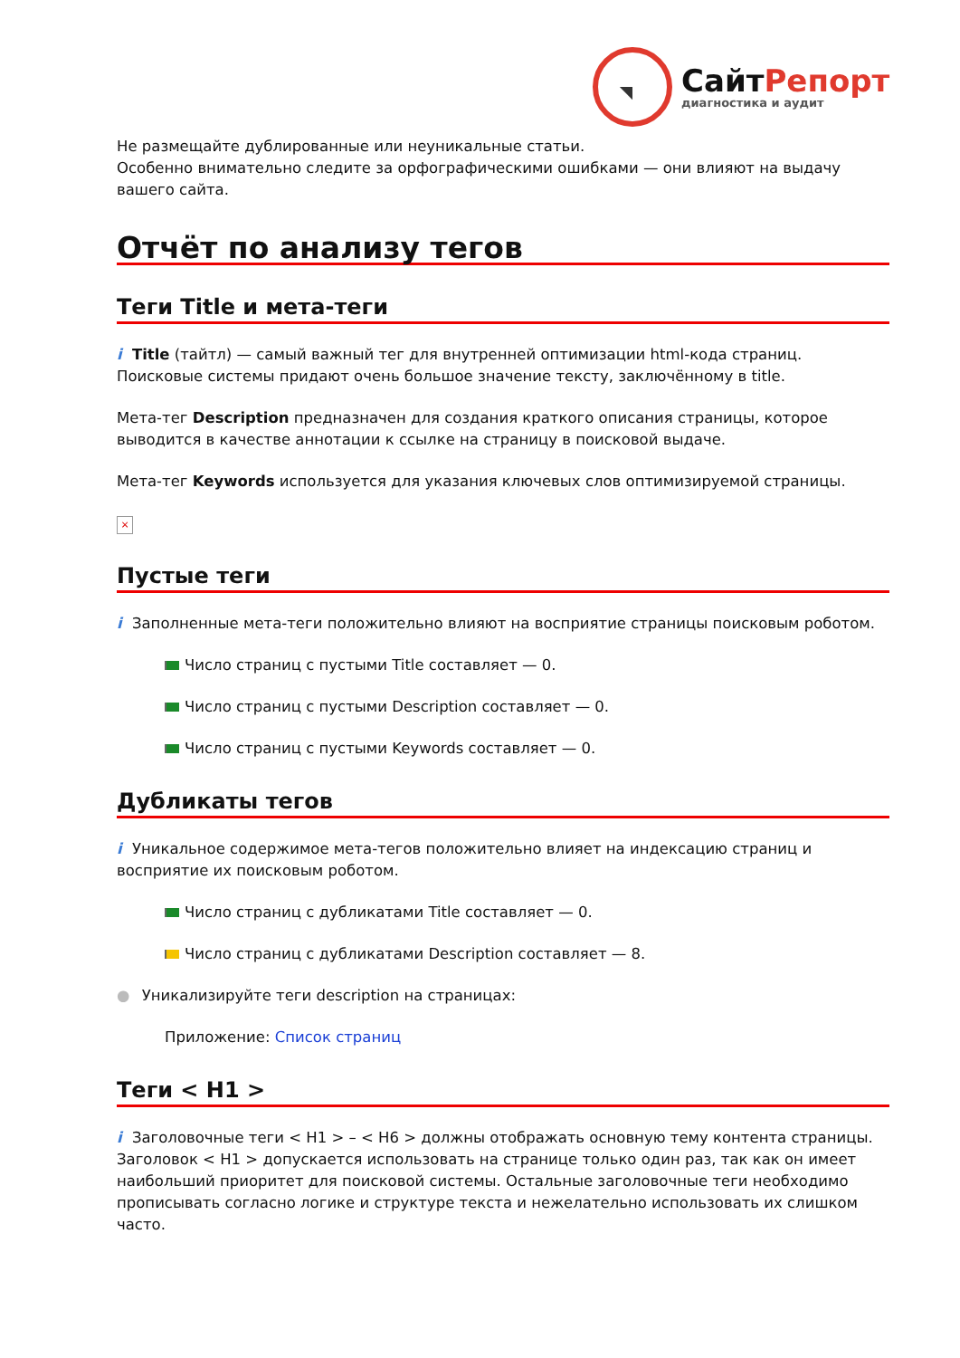СайтРепорт
диагностика и аудит
Не размещайте дублированные или неуникальные статьи.
Особенно внимательно следите за орфографическими ошибками — они влияют на выдачу вашего сайта.
Отчёт по анализу тегов
Теги Title и мета-теги
i Title (тайтл) — самый важный тег для внутренней оптимизации html-кода страниц. Поисковые системы придают очень большое значение тексту, заключённому в title.
Мета-тег Description предназначен для создания краткого описания страницы, которое выводится в качестве аннотации к ссылке на страницу в поисковой выдаче.
Мета-тег Keywords используется для указания ключевых слов оптимизируемой страницы.
×
Пустые теги
i Заполненные мета-теги положительно влияют на восприятие страницы поисковым роботом.
Число страниц с пустыми Title составляет — 0.
Число страниц с пустыми Description составляет — 0.
Число страниц с пустыми Keywords составляет — 0.
Дубликаты тегов
i Уникальное содержимое мета-тегов положительно влияет на индексацию страниц и восприятие их поисковым роботом.
Число страниц с дубликатами Title составляет — 0.
Число страниц с дубликатами Description составляет — 8.
● Уникализируйте теги description на страницах:
Приложение: Список страниц
Теги < H1 >
i Заголовочные теги < H1 > – < H6 > должны отображать основную тему контента страницы. Заголовок < H1 > допускается использовать на странице только один раз, так как он имеет наибольший приоритет для поисковой системы. Остальные заголовочные теги необходимо прописывать согласно логике и структуре текста и нежелательно использовать их слишком часто.